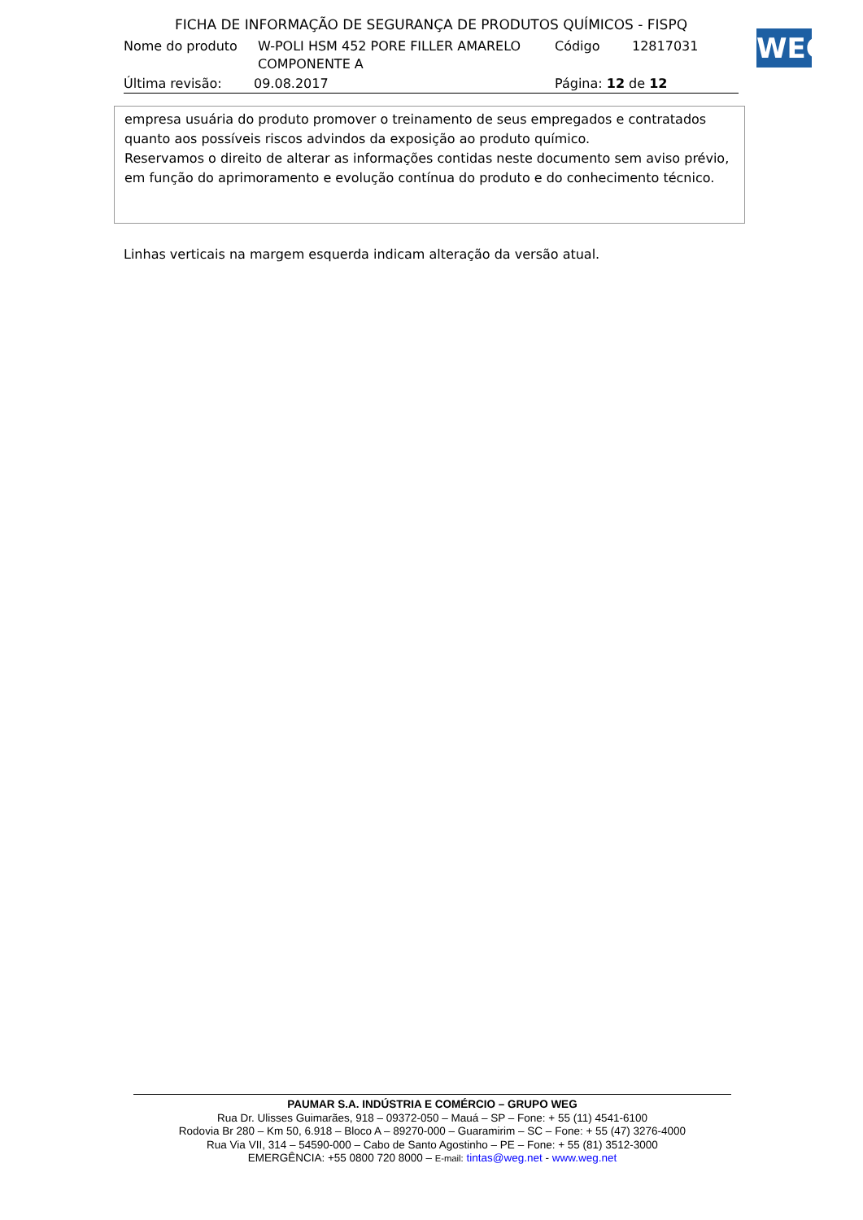FICHA DE INFORMAÇÃO DE SEGURANÇA DE PRODUTOS QUÍMICOS - FISPQ
Nome do produto W-POLI HSM 452 PORE FILLER AMARELO COMPONENTE A Código 12817031
Última revisão: 09.08.2017 Página: 12 de 12
WEG
empresa usuária do produto promover o treinamento de seus empregados e contratados quanto aos possíveis riscos advindos da exposição ao produto químico.
Reservamos o direito de alterar as informações contidas neste documento sem aviso prévio, em função do aprimoramento e evolução contínua do produto e do conhecimento técnico.
Linhas verticais na margem esquerda indicam alteração da versão atual.
PAUMAR S.A. INDÚSTRIA E COMÉRCIO – GRUPO WEG
Rua Dr. Ulisses Guimarães, 918 – 09372-050 – Mauá – SP – Fone: + 55 (11) 4541-6100
Rodovia Br 280 – Km 50, 6.918 – Bloco A – 89270-000 – Guaramirim – SC – Fone: + 55 (47) 3276-4000
Rua Via VII, 314 – 54590-000 – Cabo de Santo Agostinho – PE – Fone: + 55 (81) 3512-3000
EMERGÊNCIA: +55 0800 720 8000 – E-mail: tintas@weg.net - www.weg.net